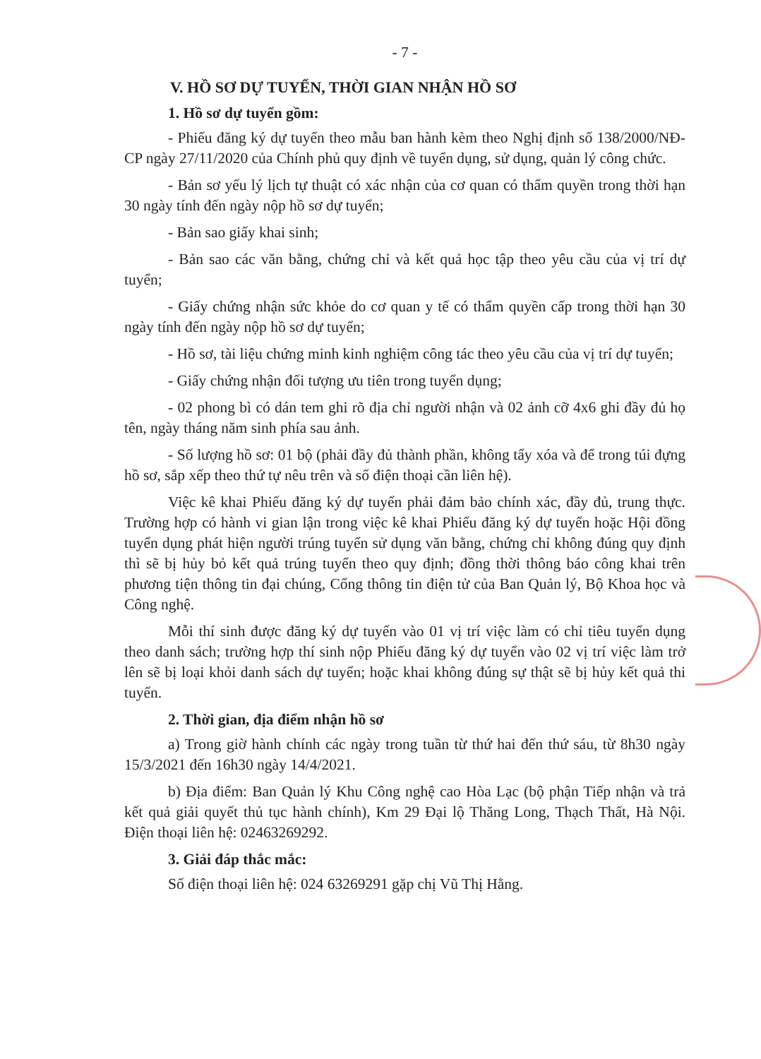- 7 -
V. HỒ SƠ DỰ TUYỂN, THỜI GIAN NHẬN HỒ SƠ
1. Hồ sơ dự tuyển gồm:
- Phiếu đăng ký dự tuyển theo mẫu ban hành kèm theo Nghị định số 138/2000/NĐ-CP ngày 27/11/2020 của Chính phủ quy định về tuyển dụng, sử dụng, quản lý công chức.
- Bản sơ yếu lý lịch tự thuật có xác nhận của cơ quan có thẩm quyền trong thời hạn 30 ngày tính đến ngày nộp hồ sơ dự tuyển;
- Bản sao giấy khai sinh;
- Bản sao các văn bằng, chứng chỉ và kết quả học tập theo yêu cầu của vị trí dự tuyển;
- Giấy chứng nhận sức khỏe do cơ quan y tế có thẩm quyền cấp trong thời hạn 30 ngày tính đến ngày nộp hồ sơ dự tuyển;
- Hồ sơ, tài liệu chứng minh kinh nghiệm công tác theo yêu cầu của vị trí dự tuyển;
- Giấy chứng nhận đối tượng ưu tiên trong tuyển dụng;
- 02 phong bì có dán tem ghi rõ địa chỉ người nhận và 02 ảnh cỡ 4x6 ghi đầy đủ họ tên, ngày tháng năm sinh phía sau ảnh.
- Số lượng hồ sơ: 01 bộ (phải đầy đủ thành phần, không tẩy xóa và để trong túi đựng hồ sơ, sắp xếp theo thứ tự nêu trên và số điện thoại cần liên hệ).
Việc kê khai Phiếu đăng ký dự tuyển phải đảm bảo chính xác, đầy đủ, trung thực. Trường hợp có hành vi gian lận trong việc kê khai Phiếu đăng ký dự tuyển hoặc Hội đồng tuyển dụng phát hiện người trúng tuyển sử dụng văn bằng, chứng chỉ không đúng quy định thì sẽ bị hủy bỏ kết quả trúng tuyển theo quy định; đồng thời thông báo công khai trên phương tiện thông tin đại chúng, Cổng thông tin điện tử của Ban Quản lý, Bộ Khoa học và Công nghệ.
Mỗi thí sinh được đăng ký dự tuyển vào 01 vị trí việc làm có chỉ tiêu tuyển dụng theo danh sách; trường hợp thí sinh nộp Phiếu đăng ký dự tuyển vào 02 vị trí việc làm trở lên sẽ bị loại khỏi danh sách dự tuyển; hoặc khai không đúng sự thật sẽ bị hủy kết quả thi tuyển.
2. Thời gian, địa điểm nhận hồ sơ
a) Trong giờ hành chính các ngày trong tuần từ thứ hai đến thứ sáu, từ 8h30 ngày 15/3/2021 đến 16h30 ngày 14/4/2021.
b) Địa điểm: Ban Quản lý Khu Công nghệ cao Hòa Lạc (bộ phận Tiếp nhận và trả kết quả giải quyết thủ tục hành chính), Km 29 Đại lộ Thăng Long, Thạch Thất, Hà Nội. Điện thoại liên hệ: 02463269292.
3. Giải đáp thắc mắc:
Số điện thoại liên hệ: 024 63269291 gặp chị Vũ Thị Hằng.